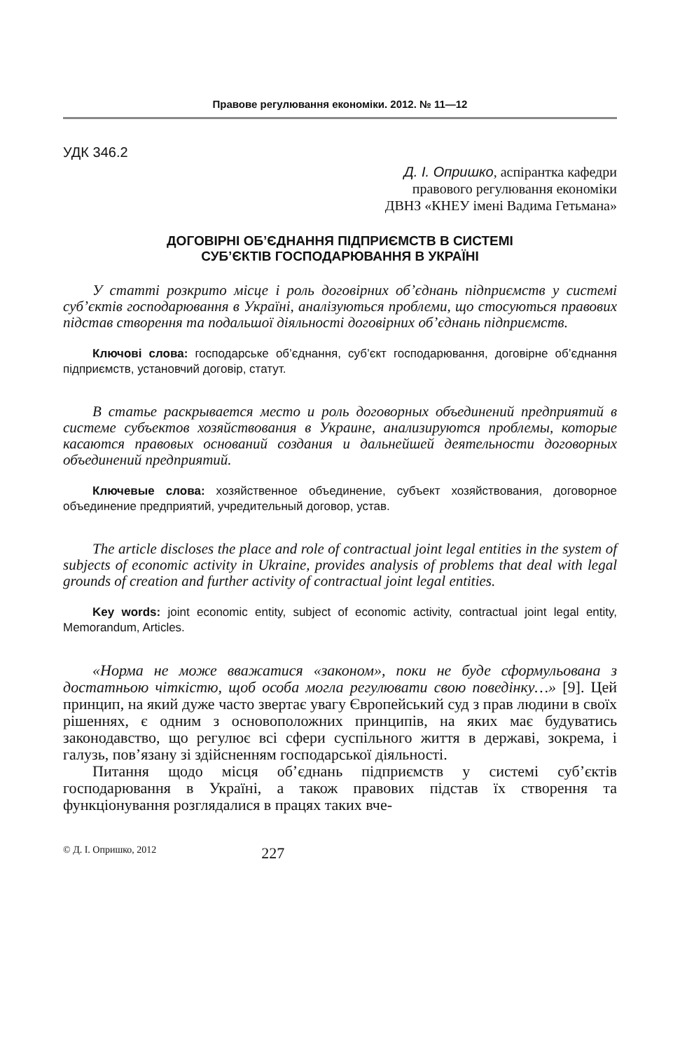Правове регулювання економіки. 2012. № 11—12
УДК 346.2
Д. І. Опришко, аспірантка кафедри
правового регулювання економіки
ДВНЗ «КНЕУ імені Вадима Гетьмана»
ДОГОВІРНІ ОБ’ЄДНАННЯ ПІДПРИЄМСТВ В СИСТЕМІ
СУБ’ЄКТІВ ГОСПОДАРЮВАННЯ В УКРАЇНІ
У статті розкрито місце і роль договірних об’єднань підприємств у системі суб’єктів господарювання в Україні, аналізуються проблеми, що стосуються правових підстав створення та подальшої діяльності договірних об’єднань підприємств.
Ключові слова: господарське об’єднання, суб’єкт господарювання, договірне об’єднання підприємств, установчий договір, статут.
В статье раскрывается место и роль договорных объединений предприятий в системе субъектов хозяйствования в Украине, анализируются проблемы, которые касаются правовых оснований создания и дальнейшей деятельности договорных объединений предприятий.
Ключевые слова: хозяйственное объединение, субъект хозяйствования, договорное объединение предприятий, учредительный договор, устав.
The article discloses the place and role of contractual joint legal entities in the system of subjects of economic activity in Ukraine, provides analysis of problems that deal with legal grounds of creation and further activity of contractual joint legal entities.
Key words: joint economic entity, subject of economic activity, contractual joint legal entity, Memorandum, Articles.
«Норма не може вважатися «законом», поки не буде сформульована з достатньою чіткістю, щоб особа могла регулювати свою поведінку…» [9]. Цей принцип, на який дуже часто звертає увагу Європейський суд з прав людини в своїх рішеннях, є одним з основоположних принципів, на яких має будуватись законодавство, що регулює всі сфери суспільного життя в державі, зокрема, і галузь, пов’язану зі здійсненням господарської діяльності.
Питання щодо місця об’єднань підприємств у системі суб’єктів господарювання в Україні, а також правових підстав їх створення та функціонування розглядалися в працях таких вче-
© Д. І. Опришко, 2012 227